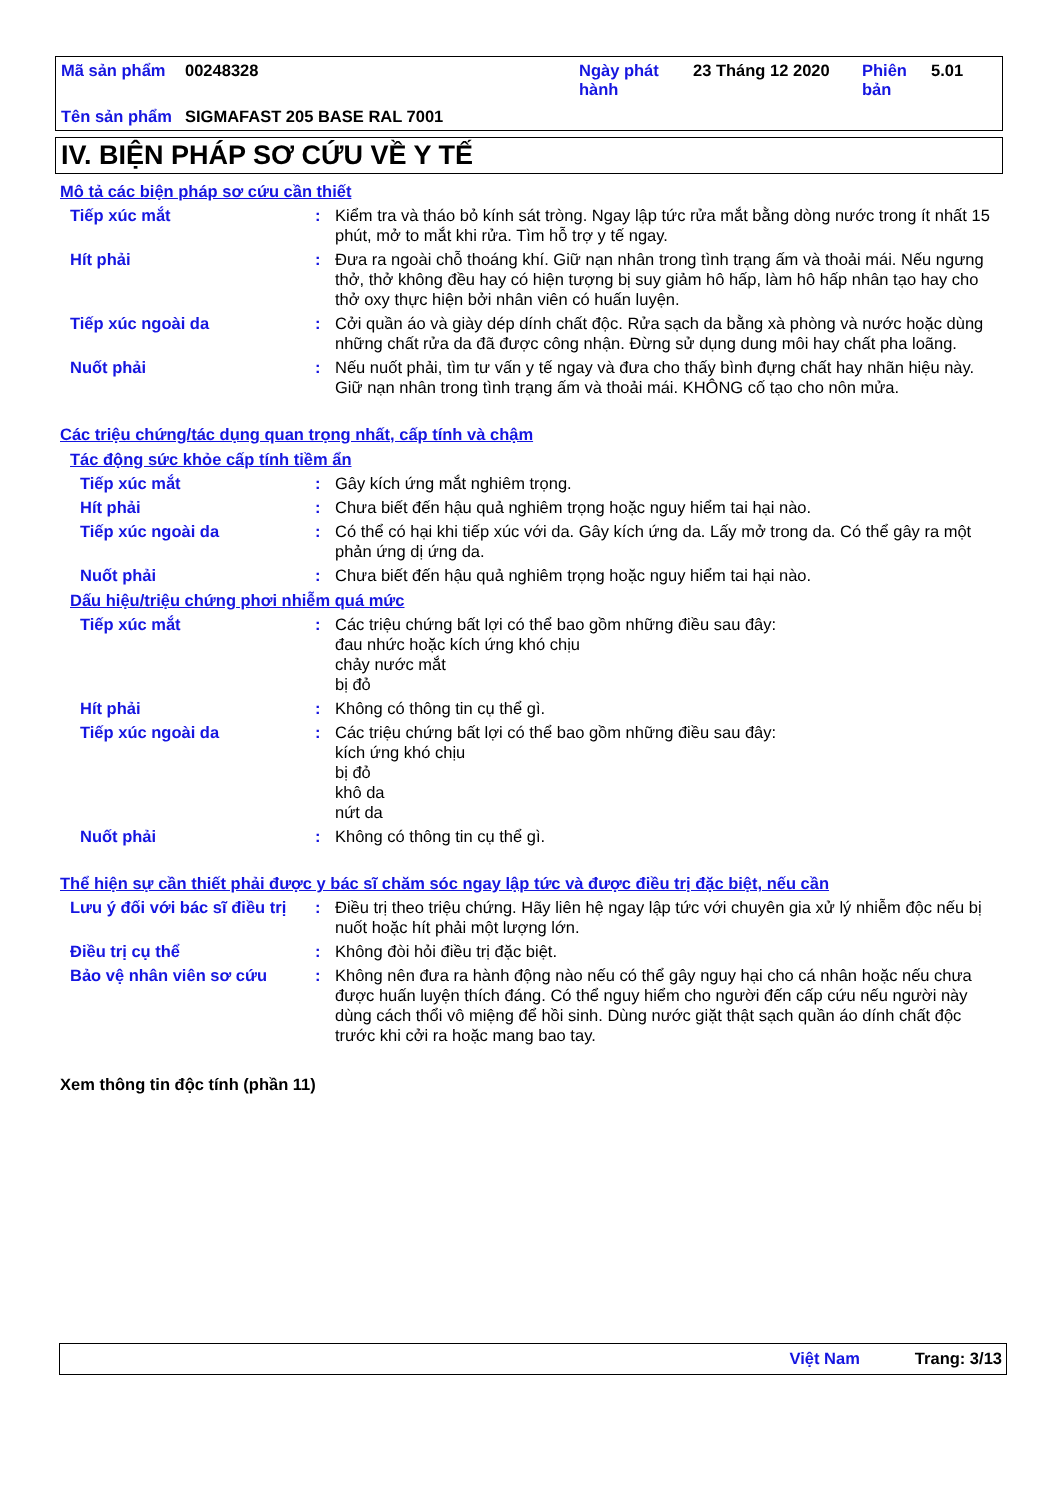| Mã sản phẩm | 00248328 | Ngày phát hành | 23 Tháng 12 2020 | Phiên bản | 5.01 |
| Tên sản phẩm | SIGMAFAST 205 BASE RAL 7001 | | | | |
IV. BIỆN PHÁP SƠ CỨU VỀ Y TẾ
Mô tả các biện pháp sơ cứu cần thiết
Tiếp xúc mắt : Kiểm tra và tháo bỏ kính sát tròng. Ngay lập tức rửa mắt bằng dòng nước trong ít nhất 15 phút, mở to mắt khi rửa. Tìm hỗ trợ y tế ngay.
Hít phải : Đưa ra ngoài chỗ thoáng khí. Giữ nạn nhân trong tình trạng ấm và thoải mái. Nếu ngưng thở, thở không đều hay có hiện tượng bị suy giảm hô hấp, làm hô hấp nhân tạo hay cho thở oxy thực hiện bởi nhân viên có huấn luyện.
Tiếp xúc ngoài da : Cởi quần áo và giày dép dính chất độc. Rửa sạch da bằng xà phòng và nước hoặc dùng những chất rửa da đã được công nhận. Đừng sử dụng dung môi hay chất pha loãng.
Nuốt phải : Nếu nuốt phải, tìm tư vấn y tế ngay và đưa cho thấy bình đựng chất hay nhãn hiệu này. Giữ nạn nhân trong tình trạng ấm và thoải mái. KHÔNG cố tạo cho nôn mửa.
Các triệu chứng/tác dụng quan trọng nhất, cấp tính và chậm
Tác động sức khỏe cấp tính tiềm ẩn
Tiếp xúc mắt : Gây kích ứng mắt nghiêm trọng.
Hít phải : Chưa biết đến hậu quả nghiêm trọng hoặc nguy hiểm tai hại nào.
Tiếp xúc ngoài da : Có thể có hại khi tiếp xúc với da. Gây kích ứng da. Lấy mở trong da. Có thể gây ra một phản ứng dị ứng da.
Nuốt phải : Chưa biết đến hậu quả nghiêm trọng hoặc nguy hiểm tai hại nào.
Dấu hiệu/triệu chứng phơi nhiễm quá mức
Tiếp xúc mắt : Các triệu chứng bất lợi có thể bao gồm những điều sau đây:
đau nhức hoặc kích ứng khó chịu
chảy nước mắt
bị đỏ
Hít phải : Không có thông tin cụ thể gì.
Tiếp xúc ngoài da : Các triệu chứng bất lợi có thể bao gồm những điều sau đây:
kích ứng khó chịu
bị đỏ
khô da
nứt da
Nuốt phải : Không có thông tin cụ thể gì.
Thể hiện sự cần thiết phải được y bác sĩ chăm sóc ngay lập tức và được điều trị đặc biệt, nếu cần
Lưu ý đối với bác sĩ điều trị
: Điều trị theo triệu chứng. Hãy liên hệ ngay lập tức với chuyên gia xử lý nhiễm độc nếu bị nuốt hoặc hít phải một lượng lớn.
Điều trị cụ thể : Không đòi hỏi điều trị đặc biệt.
Bảo vệ nhân viên sơ cứu : Không nên đưa ra hành động nào nếu có thể gây nguy hại cho cá nhân hoặc nếu chưa được huấn luyện thích đáng. Có thể nguy hiểm cho người đến cấp cứu nếu người này dùng cách thổi vô miệng để hồi sinh. Dùng nước giặt thật sạch quần áo dính chất độc trước khi cởi ra hoặc mang bao tay.
Xem thông tin độc tính (phần 11)
Việt Nam Trang: 3/13